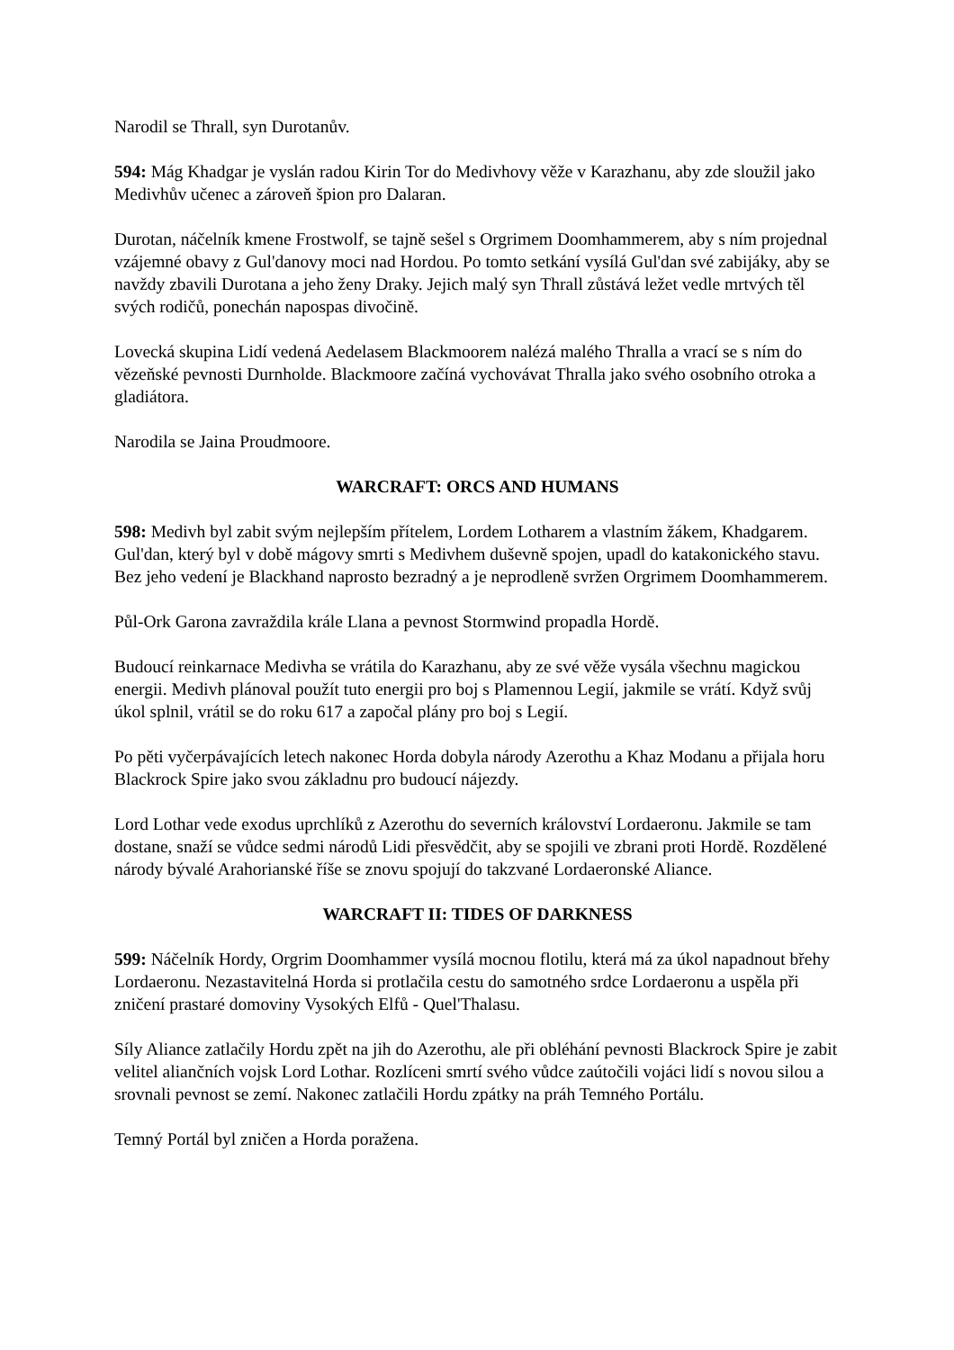Narodil se Thrall, syn Durotanův.
594: Mág Khadgar je vyslán radou Kirin Tor do Medivhovy věže v Karazhanu, aby zde sloužil jako Medivhův učenec a zároveň špion pro Dalaran.
Durotan, náčelník kmene Frostwolf, se tajně sešel s Orgrimem Doomhammerem, aby s ním projednal vzájemné obavy z Gul'danovy moci nad Hordou. Po tomto setkání vysílá Gul'dan své zabijáky, aby se navždy zbavili Durotana a jeho ženy Draky. Jejich malý syn Thrall zůstává ležet vedle mrtvých těl svých rodičů, ponechán napospas divočině.
Lovecká skupina Lidí vedená Aedelasem Blackmoorem nalézá malého Thralla a vrací se s ním do vězeňské pevnosti Durnholde. Blackmoore začíná vychovávat Thralla jako svého osobního otroka a gladiátora.
Narodila se Jaina Proudmoore.
WARCRAFT: ORCS AND HUMANS
598: Medivh byl zabit svým nejlepším přítelem, Lordem Lotharem a vlastním žákem, Khadgarem. Gul'dan, který byl v době mágovy smrti s Medivhem duševně spojen, upadl do katakonického stavu. Bez jeho vedení je Blackhand naprosto bezradný a je neprodleně svržen Orgrimem Doomhammerem.
Půl-Ork Garona zavraždila krále Llana a pevnost Stormwind propadla Hordě.
Budoucí reinkarnace Medivha se vrátila do Karazhanu, aby ze své věže vysála všechnu magickou energii. Medivh plánoval použít tuto energii pro boj s Plamennou Legií, jakmile se vrátí. Když svůj úkol splnil, vrátil se do roku 617 a započal plány pro boj s Legií.
Po pěti vyčerpávajících letech nakonec Horda dobyla národy Azerothu a Khaz Modanu a přijala horu Blackrock Spire jako svou základnu pro budoucí nájezdy.
Lord Lothar vede exodus uprchlíků z Azerothu do severních království Lordaeronu. Jakmile se tam dostane, snaží se vůdce sedmi národů Lidi přesvědčit, aby se spojili ve zbrani proti Hordě. Rozdělené národy bývalé Arahorianské říše se znovu spojují do takzvané Lordaeronské Aliance.
WARCRAFT II: TIDES OF DARKNESS
599: Náčelník Hordy, Orgrim Doomhammer vysílá mocnou flotilu, která má za úkol napadnout břehy Lordaeronu. Nezastavitelná Horda si protlačila cestu do samotného srdce Lordaeronu a uspěla při zničení prastaré domoviny Vysokých Elfů - Quel'Thalasu.
Síly Aliance zatlačily Hordu zpět na jih do Azerothu, ale při obléhání pevnosti Blackrock Spire je zabit velitel aliančních vojsk Lord Lothar. Rozlíceni smrtí svého vůdce zaútočili vojáci lidí s novou silou a srovnali pevnost se zemí. Nakonec zatlačili Hordu zpátky na práh Temného Portálu.
Temný Portál byl zničen a Horda poražena.